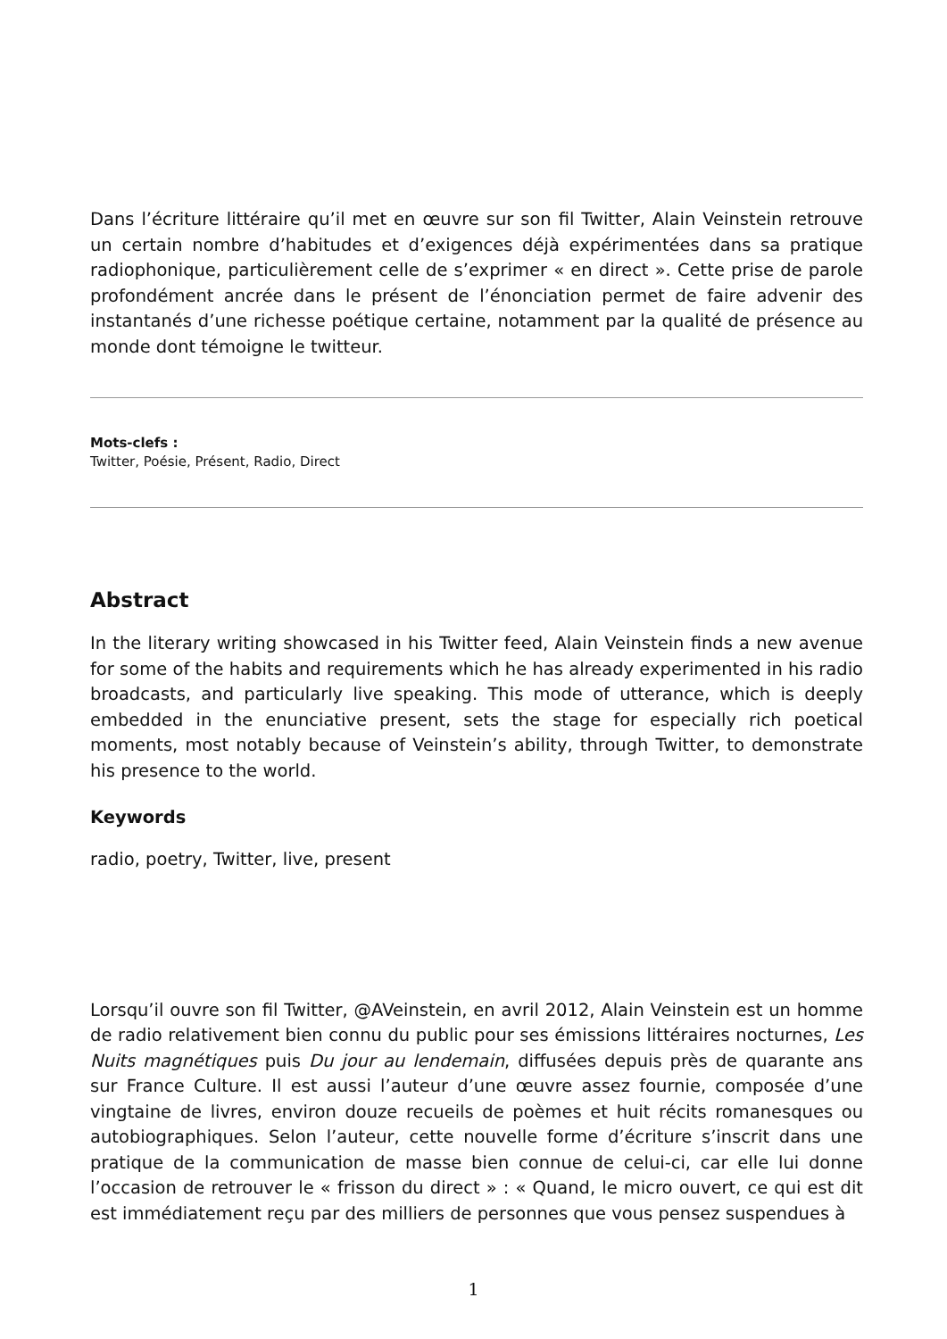Dans l’écriture littéraire qu’il met en œuvre sur son fil Twitter, Alain Veinstein retrouve un certain nombre d’habitudes et d’exigences déjà expérimentées dans sa pratique radiophonique, particulièrement celle de s’exprimer « en direct ». Cette prise de parole profondément ancrée dans le présent de l’énonciation permet de faire advenir des instantanés d’une richesse poétique certaine, notamment par la qualité de présence au monde dont témoigne le twitteur.
Mots-clefs :
Twitter, Poésie, Présent, Radio, Direct
Abstract
In the literary writing showcased in his Twitter feed, Alain Veinstein finds a new avenue for some of the habits and requirements which he has already experimented in his radio broadcasts, and particularly live speaking. This mode of utterance, which is deeply embedded in the enunciative present, sets the stage for especially rich poetical moments, most notably because of Veinstein’s ability, through Twitter, to demonstrate his presence to the world.
Keywords
radio, poetry, Twitter, live, present
Lorsqu’il ouvre son fil Twitter, @AVeinstein, en avril 2012, Alain Veinstein est un homme de radio relativement bien connu du public pour ses émissions littéraires nocturnes, Les Nuits magnétiques puis Du jour au lendemain, diffusées depuis près de quarante ans sur France Culture. Il est aussi l’auteur d’une œuvre assez fournie, composée d’une vingtaine de livres, environ douze recueils de poèmes et huit récits romanesques ou autobiographiques. Selon l’auteur, cette nouvelle forme d’écriture s’inscrit dans une pratique de la communication de masse bien connue de celui-ci, car elle lui donne l’occasion de retrouver le « frisson du direct » : « Quand, le micro ouvert, ce qui est dit est immédiatement reçu par des milliers de personnes que vous pensez suspendues à
1